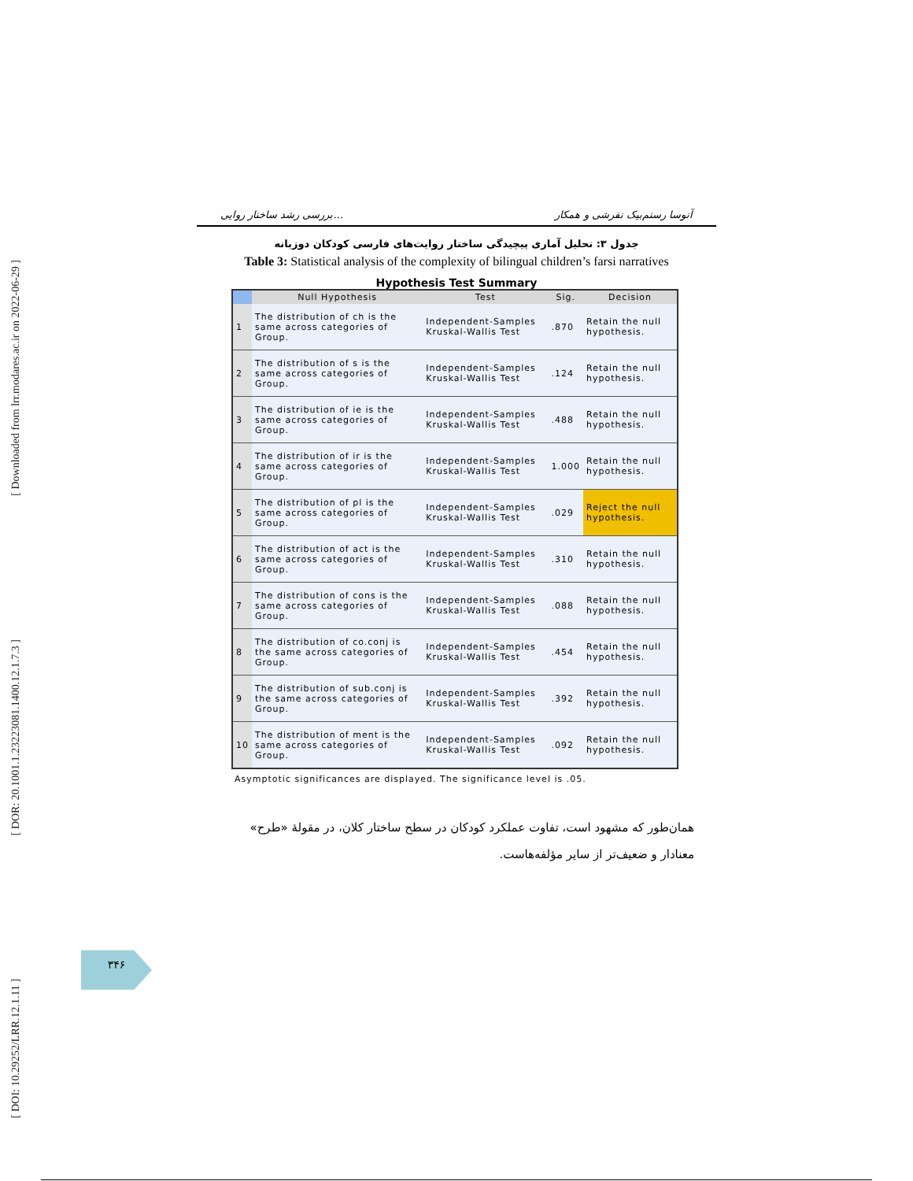[ Downloaded from lrr.modares.ac.ir on 2022-06-29 ]
[ DOR: 20.1001.1.23223081.1400.12.1.7.3 ]
[ DOI: 10.29252/LRR.12.1.11 ]
بررسی رشد ساختار روایی... آتوسا رستم‌بیک تفرشی و همکار
جدول ۳: تحلیل آماری پیچیدگی ساختار روایت‌های فارسی کودکان دوزبانه
Table 3: Statistical analysis of the complexity of bilingual children’s farsi narratives
Hypothesis Test Summary
| | Null Hypothesis | Test | Sig. | Decision |
| --- | --- | --- | --- | --- |
| 1 | The distribution of ch is the same across categories of Group. | Independent-Samples Kruskal-Wallis Test | .870 | Retain the null hypothesis. |
| 2 | The distribution of s is the same across categories of Group. | Independent-Samples Kruskal-Wallis Test | .124 | Retain the null hypothesis. |
| 3 | The distribution of ie is the same across categories of Group. | Independent-Samples Kruskal-Wallis Test | .488 | Retain the null hypothesis. |
| 4 | The distribution of ir is the same across categories of Group. | Independent-Samples Kruskal-Wallis Test | 1.000 | Retain the null hypothesis. |
| 5 | The distribution of pl is the same across categories of Group. | Independent-Samples Kruskal-Wallis Test | .029 | Reject the null hypothesis. |
| 6 | The distribution of act is the same across categories of Group. | Independent-Samples Kruskal-Wallis Test | .310 | Retain the null hypothesis. |
| 7 | The distribution of cons is the same across categories of Group. | Independent-Samples Kruskal-Wallis Test | .088 | Retain the null hypothesis. |
| 8 | The distribution of co.conj is the same across categories of Group. | Independent-Samples Kruskal-Wallis Test | .454 | Retain the null hypothesis. |
| 9 | The distribution of sub.conj is the same across categories of Group. | Independent-Samples Kruskal-Wallis Test | .392 | Retain the null hypothesis. |
| 10 | The distribution of ment is the same across categories of Group. | Independent-Samples Kruskal-Wallis Test | .092 | Retain the null hypothesis. |
Asymptotic significances are displayed. The significance level is .05.
همان‌طور که مشهود است، تفاوت عملکرد کودکان در سطح ساختار کلان، در مقولۀ «طرح» معنادار و ضعیف‌تر از سایر مؤلفه‌هاست.
۳۴۶